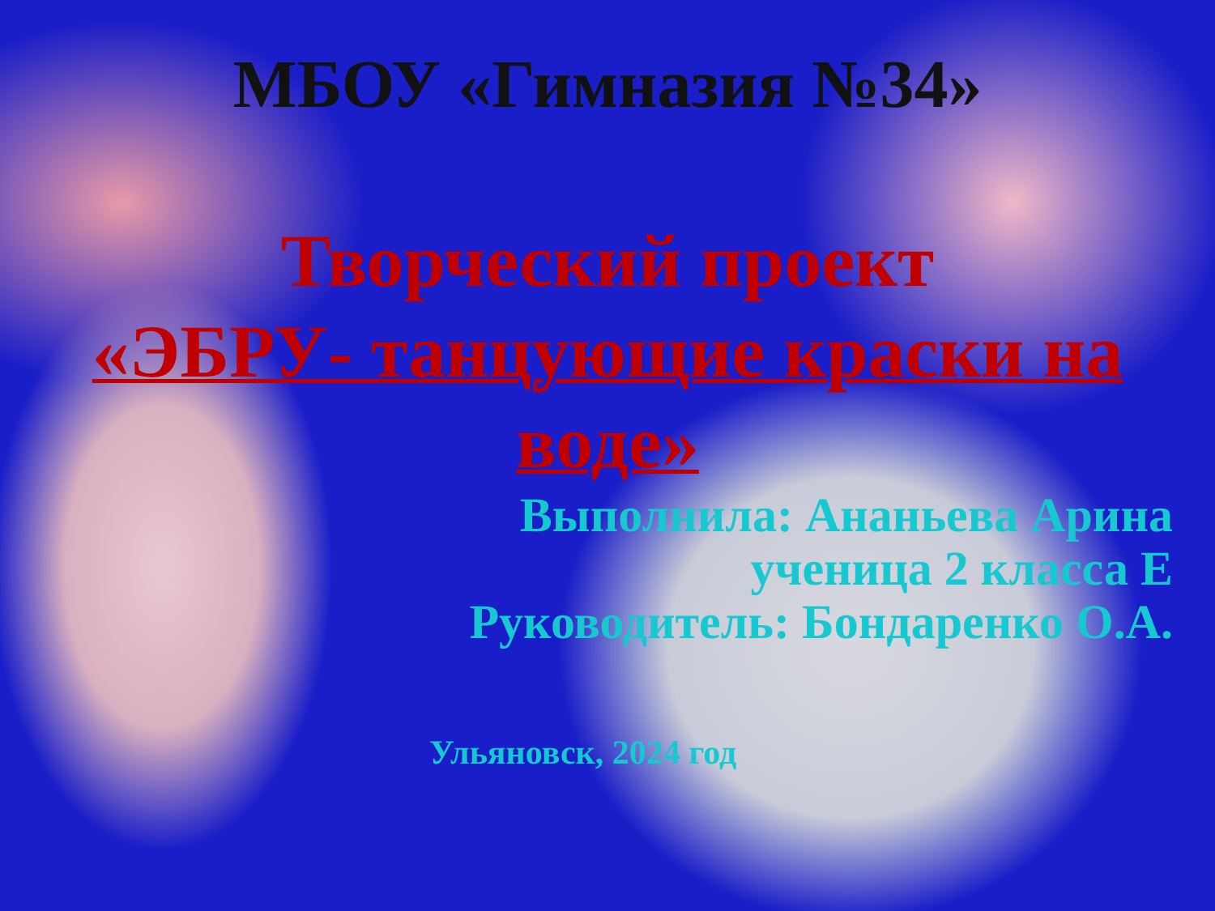МБОУ «Гимназия №34»
Творческий проект
«ЭБРУ- танцующие краски на воде»
Выполнила: Ананьева Арина
ученица 2 класса Е
Руководитель: Бондаренко О.А.
Ульяновск, 2024 год